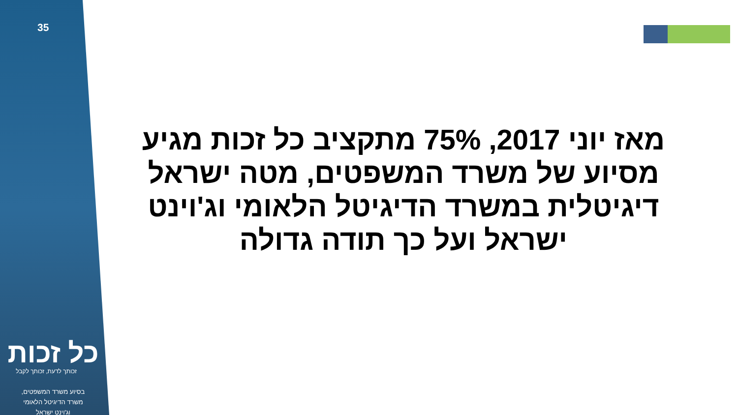35
מאז יוני 2017, 75% מתקציב כל זכות מגיע מסיוע של משרד המשפטים, מטה ישראל דיגיטלית במשרד הדיגיטל הלאומי וג'וינט ישראל ועל כך תודה גדולה
כל זכות
זכותך לדעת, זכותך לקבל
בסיוע משרד המשפטים,
משרד הדיגיטל הלאומי
וג'וינט ישראל